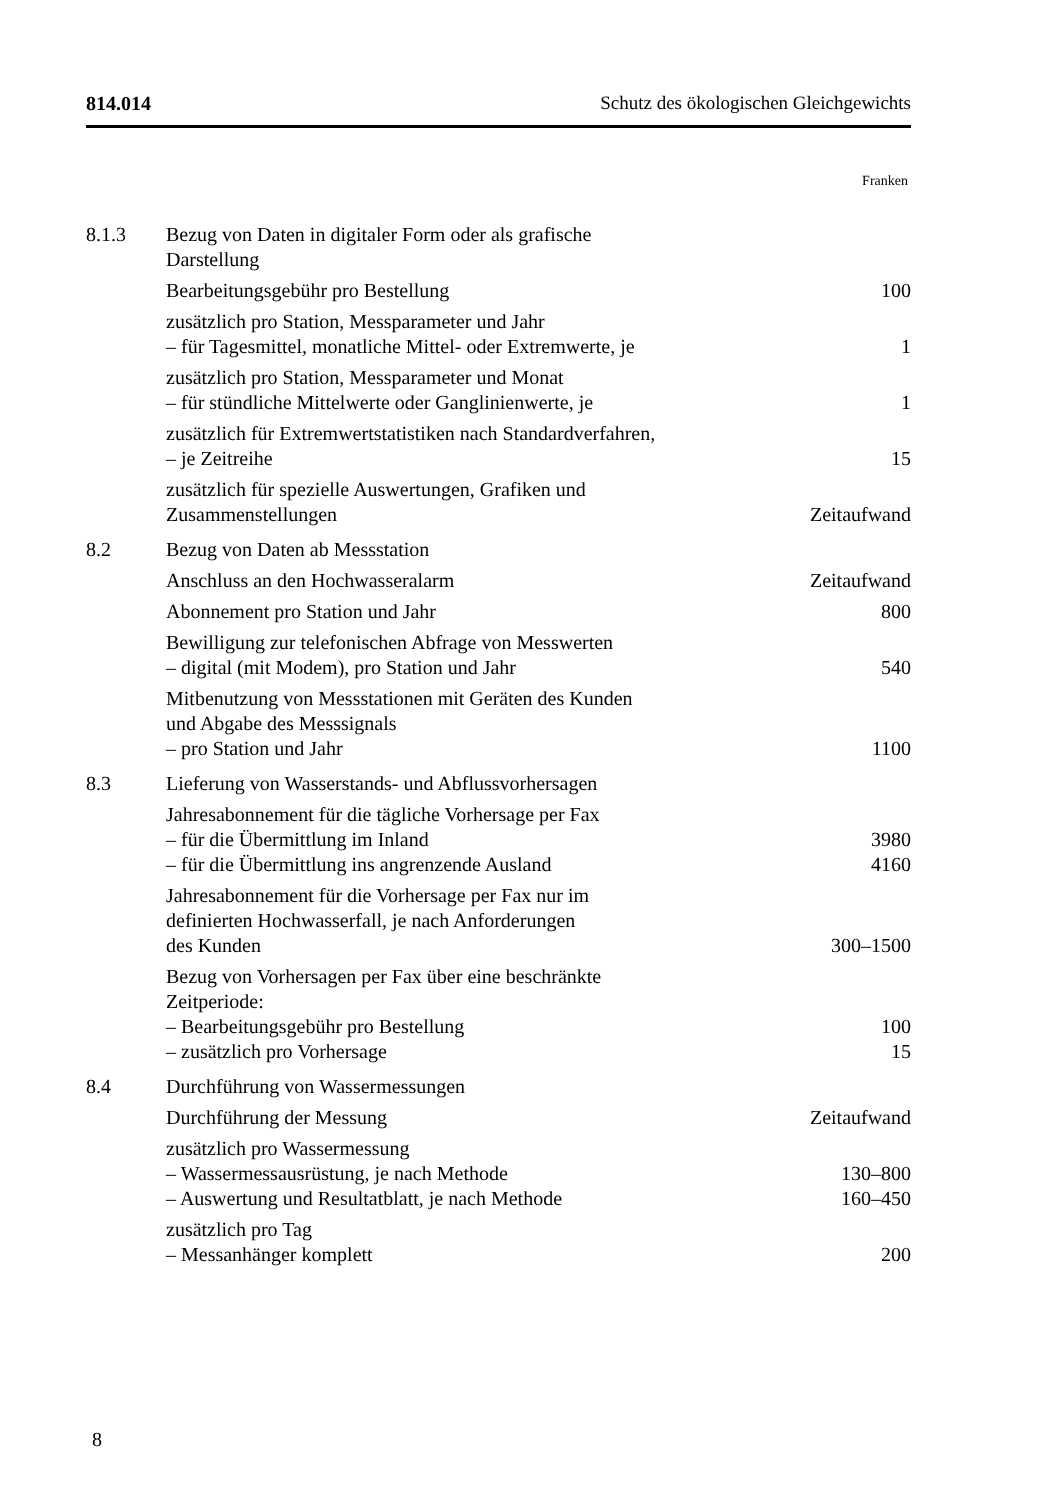814.014 Schutz des ökologischen Gleichgewichts
Franken
| 8.1.3 | Bezug von Daten in digitaler Form oder als grafische Darstellung | |
| | Bearbeitungsgebühr pro Bestellung | 100 |
| | zusätzlich pro Station, Messparameter und Jahr – für Tagesmittel, monatliche Mittel- oder Extremwerte, je | 1 |
| | zusätzlich pro Station, Messparameter und Monat – für stündliche Mittelwerte oder Ganglinienwerte, je | 1 |
| | zusätzlich für Extremwertstatistiken nach Standardverfahren, – je Zeitreihe | 15 |
| | zusätzlich für spezielle Auswertungen, Grafiken und Zusammenstellungen | Zeitaufwand |
| 8.2 | Bezug von Daten ab Messstation | |
| | Anschluss an den Hochwasseralarm | Zeitaufwand |
| | Abonnement pro Station und Jahr | 800 |
| | Bewilligung zur telefonischen Abfrage von Messwerten – digital (mit Modem), pro Station und Jahr | 540 |
| | Mitbenutzung von Messstationen mit Geräten des Kunden und Abgabe des Messsignals – pro Station und Jahr | 1100 |
| 8.3 | Lieferung von Wasserstands- und Abflussvorhersagen | |
| | Jahresabonnement für die tägliche Vorhersage per Fax – für die Übermittlung im Inland – für die Übermittlung ins angrenzende Ausland | 3980 4160 |
| | Jahresabonnement für die Vorhersage per Fax nur im definierten Hochwasserfall, je nach Anforderungen des Kunden | 300–1500 |
| | Bezug von Vorhersagen per Fax über eine beschränkte Zeitperiode: – Bearbeitungsgebühr pro Bestellung – zusätzlich pro Vorhersage | 100 15 |
| 8.4 | Durchführung von Wassermessungen | |
| | Durchführung der Messung | Zeitaufwand |
| | zusätzlich pro Wassermessung – Wassermessausrüstung, je nach Methode – Auswertung und Resultatblatt, je nach Methode | 130–800 160–450 |
| | zusätzlich pro Tag – Messanhänger komplett | 200 |
8